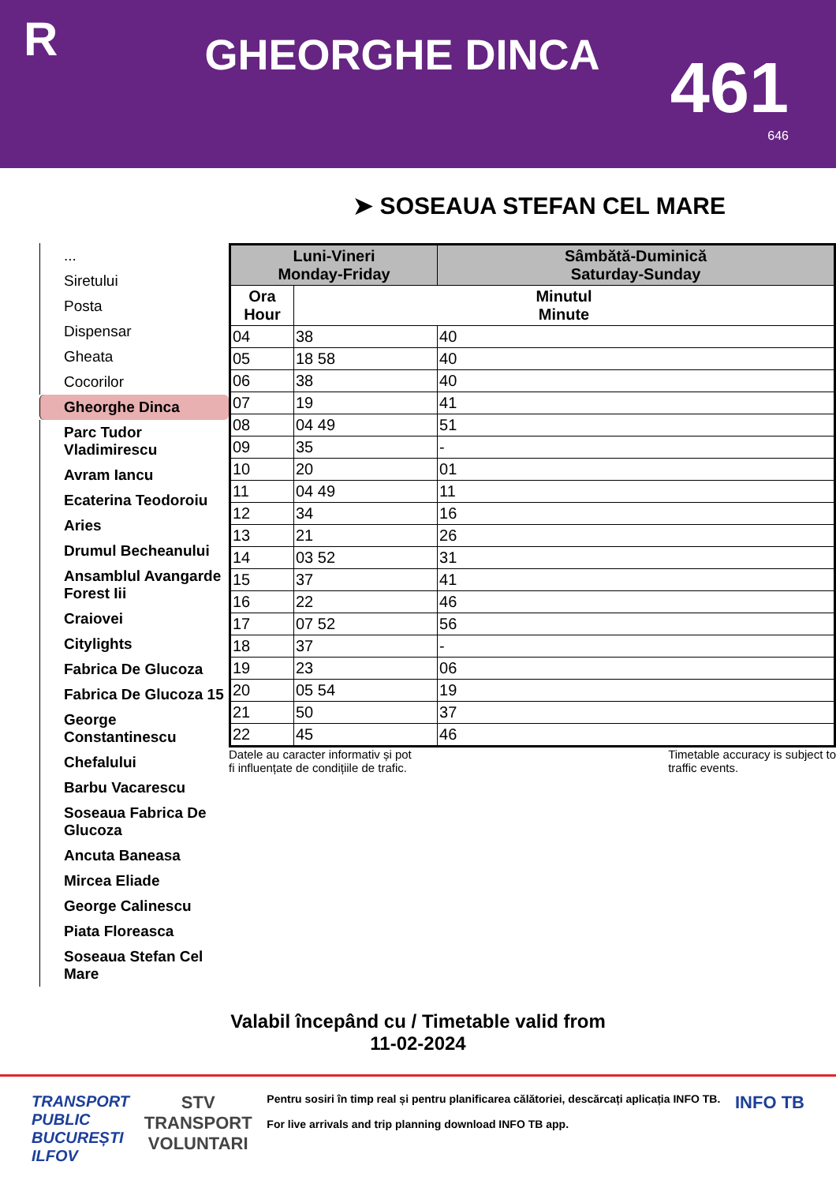R
GHEORGHE DINCA
461
646
➤ SOSEAUA STEFAN CEL MARE
...
Siretului
Posta
Dispensar
Gheata
Cocorilor
Gheorghe Dinca
Parc Tudor Vladimirescu
Avram Iancu
Ecaterina Teodoroiu
Aries
Drumul Becheanului
Ansamblul Avangarde Forest Iii
Craiovei
Citylights
Fabrica De Glucoza
Fabrica De Glucoza 15
George Constantinescu
Chefalului
Barbu Vacarescu
Soseaua Fabrica De Glucoza
Ancuta Baneasa
Mircea Eliade
George Calinescu
Piata Floreasca
Soseaua Stefan Cel Mare
| Luni-Vineri Monday-Friday | | Sâmbătă-Duminică Saturday-Sunday |
| --- | --- | --- |
| Ora Hour | Minutul Minute | |
| 04 | 38 | 40 |
| 05 | 18 58 | 40 |
| 06 | 38 | 40 |
| 07 | 19 | 41 |
| 08 | 04 49 | 51 |
| 09 | 35 | - |
| 10 | 20 | 01 |
| 11 | 04 49 | 11 |
| 12 | 34 | 16 |
| 13 | 21 | 26 |
| 14 | 03 52 | 31 |
| 15 | 37 | 41 |
| 16 | 22 | 46 |
| 17 | 07 52 | 56 |
| 18 | 37 | - |
| 19 | 23 | 06 |
| 20 | 05 54 | 19 |
| 21 | 50 | 37 |
| 22 | 45 | 46 |
Datele au caracter informativ și pot
fi influențate de condițiile de trafic.
Timetable accuracy is subject to
traffic events.
Valabil începând cu / Timetable valid from
11-02-2024
TRANSPORT
PUBLIC
BUCUREȘTI
ILFOV
STV
TRANSPORT
VOLUNTARI
Pentru sosiri în timp real și pentru planificarea călătoriei, descărcați aplicația INFO TB.
For live arrivals and trip planning download INFO TB app.
INFO TB